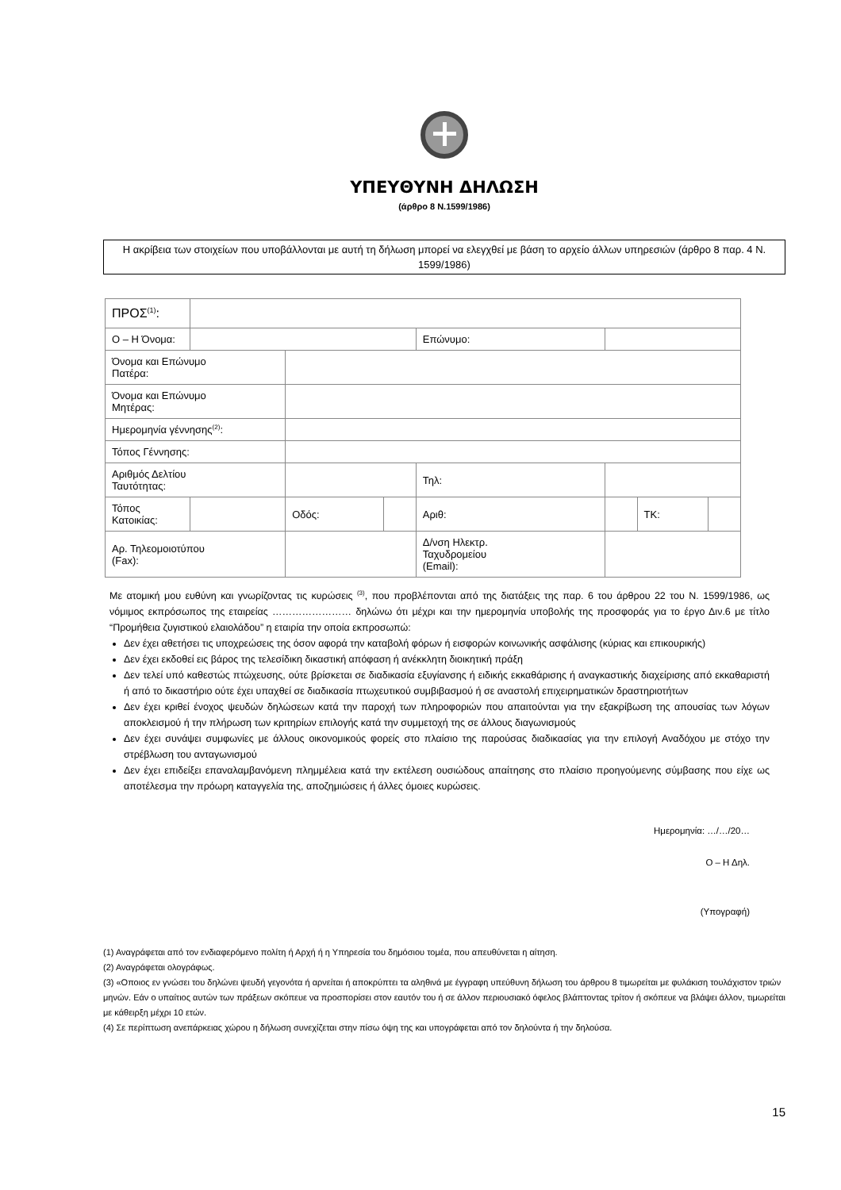ΥΠΕΥΘΥΝΗ ΔΗΛΩΣΗ
(άρθρο 8 Ν.1599/1986)
Η ακρίβεια των στοιχείων που υποβάλλονται με αυτή τη δήλωση μπορεί να ελεγχθεί με βάση το αρχείο άλλων υπηρεσιών (άρθρο 8 παρ. 4 Ν. 1599/1986)
| ΠΡΟΣ<sup>(1)</sup>: | | | | | | | |
| Ο – Η Όνομα: | | | | Επώνυμο: | | | |
| Όνομα και Επώνυμο Πατέρα: | | | | | | | |
| Όνομα και Επώνυμο Μητέρας: | | | | | | | |
| Ημερομηνία γέννησης<sup>(2)</sup>: | | | | | | | |
| Τόπος Γέννησης: | | | | | | | |
| Αριθμός Δελτίου Ταυτότητας: | | | | Τηλ: | | | |
| Τόπος Κατοικίας: | | Οδός: | | Αριθ: | | ΤΚ: | |
| Αρ. Τηλεομοιοτύπου (Fax): | | | | Δ/νση Ηλεκτρ. Ταχυδρομείου (Email): | | | |
Με ατομική μου ευθύνη και γνωρίζοντας τις κυρώσεις <sup>(3)</sup>, που προβλέπονται από της διατάξεις της παρ. 6 του άρθρου 22 του Ν. 1599/1986, ως νόμιμος εκπρόσωπος της εταιρείας …………………… δηλώνω ότι μέχρι και την ημερομηνία υποβολής της προσφοράς για το έργο Διν.6 με τίτλο “Προμήθεια ζυγιστικού ελαιολάδου” η εταιρία την οποία εκπροσωπώ:
Δεν έχει αθετήσει τις υποχρεώσεις της όσον αφορά την καταβολή φόρων ή εισφορών κοινωνικής ασφάλισης (κύριας και επικουρικής)
Δεν έχει εκδοθεί εις βάρος της τελεσίδικη δικαστική απόφαση ή ανέκκλητη διοικητική πράξη
Δεν τελεί υπό καθεστώς πτώχευσης, ούτε βρίσκεται σε διαδικασία εξυγίανσης ή ειδικής εκκαθάρισης ή αναγκαστικής διαχείρισης από εκκαθαριστή ή από το δικαστήριο ούτε έχει υπαχθεί σε διαδικασία πτωχευτικού συμβιβασμού ή σε αναστολή επιχειρηματικών δραστηριοτήτων
Δεν έχει κριθεί ένοχος ψευδών δηλώσεων κατά την παροχή των πληροφοριών που απαιτούνται για την εξακρίβωση της απουσίας των λόγων αποκλεισμού ή την πλήρωση των κριτηρίων επιλογής κατά την συμμετοχή της σε άλλους διαγωνισμούς
Δεν έχει συνάψει συμφωνίες με άλλους οικονομικούς φορείς στο πλαίσιο της παρούσας διαδικασίας για την επιλογή Αναδόχου με στόχο την στρέβλωση του ανταγωνισμού
Δεν έχει επιδείξει επαναλαμβανόμενη πλημμέλεια κατά την εκτέλεση ουσιώδους απαίτησης στο πλαίσιο προηγούμενης σύμβασης που είχε ως αποτέλεσμα την πρόωρη καταγγελία της, αποζημιώσεις ή άλλες όμοιες κυρώσεις.
Ημερομηνία: …/…/20…
Ο – Η Δηλ.
(Υπογραφή)
(1) Αναγράφεται από τον ενδιαφερόμενο πολίτη ή Αρχή ή η Υπηρεσία του δημόσιου τομέα, που απευθύνεται η αίτηση.
(2) Αναγράφεται ολογράφως.
(3) «Οποιος εν γνώσει του δηλώνει ψευδή γεγονότα ή αρνείται ή αποκρύπτει τα αληθινά με έγγραφη υπεύθυνη δήλωση του άρθρου 8 τιμωρείται με φυλάκιση τουλάχιστον τριών μηνών. Εάν ο υπαίτιος αυτών των πράξεων σκόπευε να προσπορίσει στον εαυτόν του ή σε άλλον περιουσιακό όφελος βλάπτοντας τρίτον ή σκόπευε να βλάψει άλλον, τιμωρείται με κάθειρξη μέχρι 10 ετών.
(4) Σε περίπτωση ανεπάρκειας χώρου η δήλωση συνεχίζεται στην πίσω όψη της και υπογράφεται από τον δηλούντα ή την δηλούσα.
15